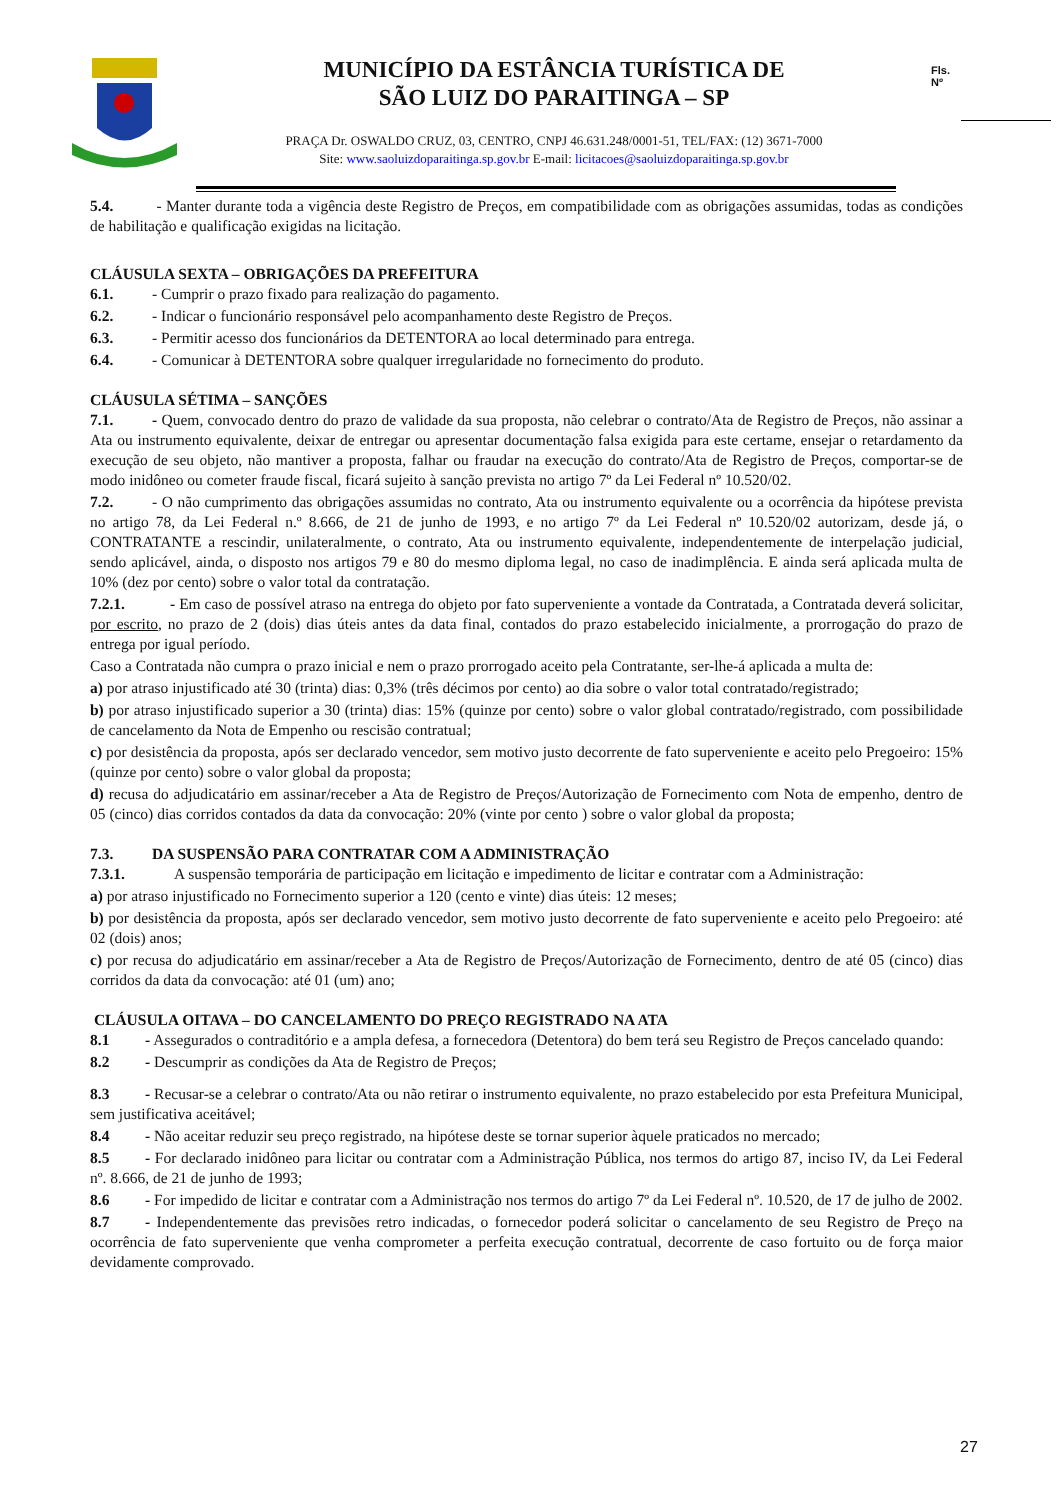MUNICÍPIO DA ESTÂNCIA TURÍSTICA DE
SÃO LUIZ DO PARAITINGA – SP
PRAÇA Dr. OSWALDO CRUZ, 03, CENTRO, CNPJ 46.631.248/0001-51, TEL/FAX: (12) 3671-7000
Site: www.saoluizdoparaitinga.sp.gov.br E-mail: licitacoes@saoluizdoparaitinga.sp.gov.br
Fls.
Nº
5.4. - Manter durante toda a vigência deste Registro de Preços, em compatibilidade com as obrigações assumidas, todas as condições de habilitação e qualificação exigidas na licitação.
CLÁUSULA SEXTA – OBRIGAÇÕES DA PREFEITURA
6.1. - Cumprir o prazo fixado para realização do pagamento.
6.2. - Indicar o funcionário responsável pelo acompanhamento deste Registro de Preços.
6.3. - Permitir acesso dos funcionários da DETENTORA ao local determinado para entrega.
6.4. - Comunicar à DETENTORA sobre qualquer irregularidade no fornecimento do produto.
CLÁUSULA SÉTIMA – SANÇÕES
7.1. - Quem, convocado dentro do prazo de validade da sua proposta, não celebrar o contrato/Ata de Registro de Preços, não assinar a Ata ou instrumento equivalente, deixar de entregar ou apresentar documentação falsa exigida para este certame, ensejar o retardamento da execução de seu objeto, não mantiver a proposta, falhar ou fraudar na execução do contrato/Ata de Registro de Preços, comportar-se de modo inidôneo ou cometer fraude fiscal, ficará sujeito à sanção prevista no artigo 7º da Lei Federal nº 10.520/02.
7.2. - O não cumprimento das obrigações assumidas no contrato, Ata ou instrumento equivalente ou a ocorrência da hipótese prevista no artigo 78, da Lei Federal n.º 8.666, de 21 de junho de 1993, e no artigo 7º da Lei Federal nº 10.520/02 autorizam, desde já, o CONTRATANTE a rescindir, unilateralmente, o contrato, Ata ou instrumento equivalente, independentemente de interpelação judicial, sendo aplicável, ainda, o disposto nos artigos 79 e 80 do mesmo diploma legal, no caso de inadimplência. E ainda será aplicada multa de 10% (dez por cento) sobre o valor total da contratação.
7.2.1. - Em caso de possível atraso na entrega do objeto por fato superveniente a vontade da Contratada, a Contratada deverá solicitar, por escrito, no prazo de 2 (dois) dias úteis antes da data final, contados do prazo estabelecido inicialmente, a prorrogação do prazo de entrega por igual período.
Caso a Contratada não cumpra o prazo inicial e nem o prazo prorrogado aceito pela Contratante, ser-lhe-á aplicada a multa de:
a) por atraso injustificado até 30 (trinta) dias: 0,3% (três décimos por cento) ao dia sobre o valor total contratado/registrado;
b) por atraso injustificado superior a 30 (trinta) dias: 15% (quinze por cento) sobre o valor global contratado/registrado, com possibilidade de cancelamento da Nota de Empenho ou rescisão contratual;
c) por desistência da proposta, após ser declarado vencedor, sem motivo justo decorrente de fato superveniente e aceito pelo Pregoeiro: 15% (quinze por cento) sobre o valor global da proposta;
d) recusa do adjudicatário em assinar/receber a Ata de Registro de Preços/Autorização de Fornecimento com Nota de empenho, dentro de 05 (cinco) dias corridos contados da data da convocação: 20% (vinte por cento ) sobre o valor global da proposta;
7.3. DA SUSPENSÃO PARA CONTRATAR COM A ADMINISTRAÇÃO
7.3.1. A suspensão temporária de participação em licitação e impedimento de licitar e contratar com a Administração:
a) por atraso injustificado no Fornecimento superior a 120 (cento e vinte) dias úteis: 12 meses;
b) por desistência da proposta, após ser declarado vencedor, sem motivo justo decorrente de fato superveniente e aceito pelo Pregoeiro: até 02 (dois) anos;
c) por recusa do adjudicatário em assinar/receber a Ata de Registro de Preços/Autorização de Fornecimento, dentro de até 05 (cinco) dias corridos da data da convocação: até 01 (um) ano;
CLÁUSULA OITAVA – DO CANCELAMENTO DO PREÇO REGISTRADO NA ATA
8.1 - Assegurados o contraditório e a ampla defesa, a fornecedora (Detentora) do bem terá seu Registro de Preços cancelado quando:
8.2 - Descumprir as condições da Ata de Registro de Preços;
8.3 - Recusar-se a celebrar o contrato/Ata ou não retirar o instrumento equivalente, no prazo estabelecido por esta Prefeitura Municipal, sem justificativa aceitável;
8.4 - Não aceitar reduzir seu preço registrado, na hipótese deste se tornar superior àquele praticados no mercado;
8.5 - For declarado inidôneo para licitar ou contratar com a Administração Pública, nos termos do artigo 87, inciso IV, da Lei Federal nº. 8.666, de 21 de junho de 1993;
8.6 - For impedido de licitar e contratar com a Administração nos termos do artigo 7º da Lei Federal nº. 10.520, de 17 de julho de 2002.
8.7 - Independentemente das previsões retro indicadas, o fornecedor poderá solicitar o cancelamento de seu Registro de Preço na ocorrência de fato superveniente que venha comprometer a perfeita execução contratual, decorrente de caso fortuito ou de força maior devidamente comprovado.
27